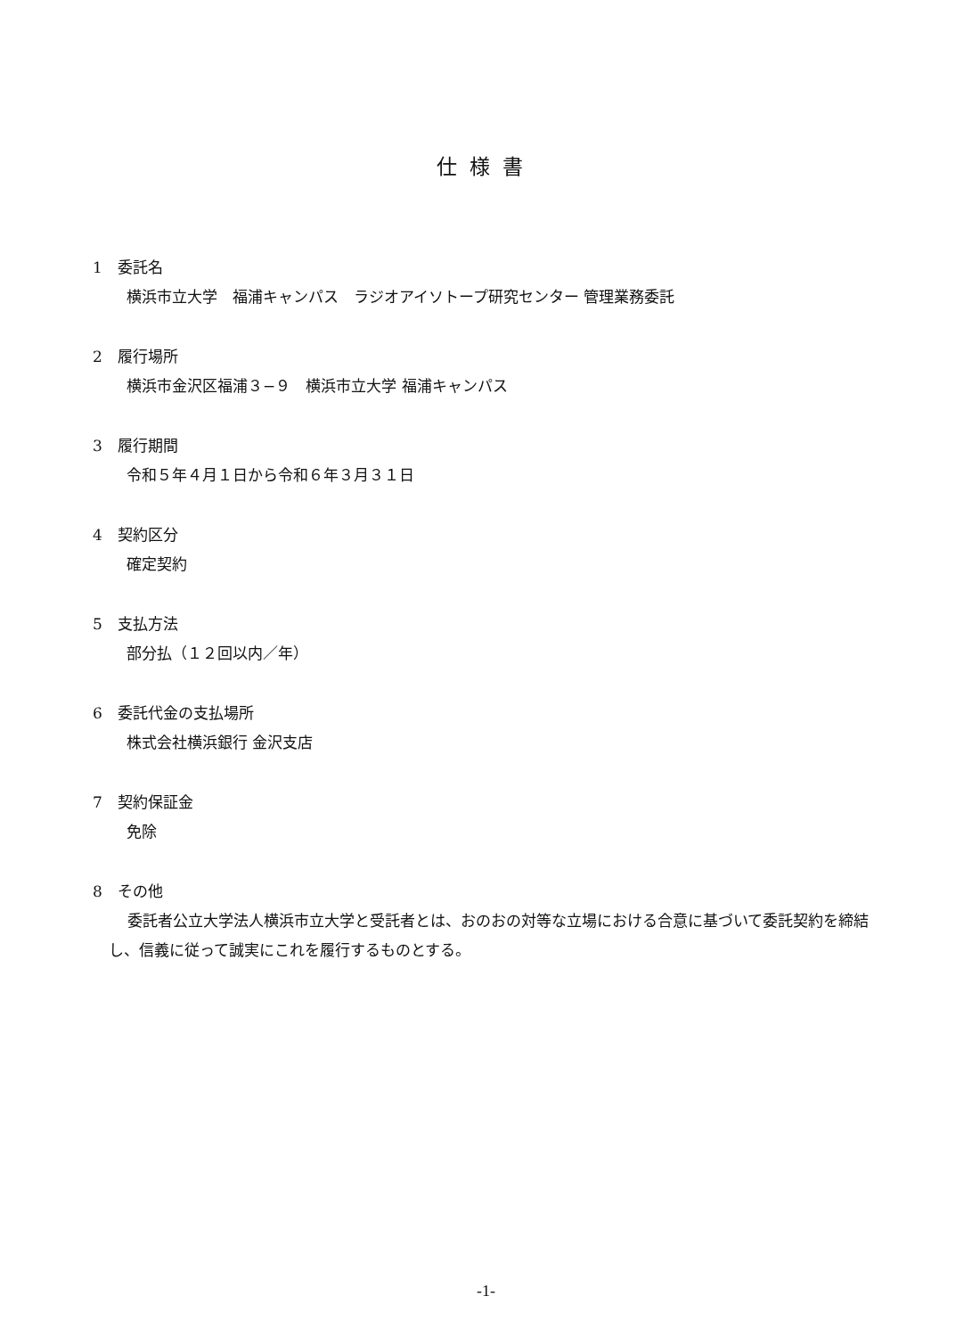仕様書
1　委託名
横浜市立大学　福浦キャンパス　ラジオアイソトープ研究センター 管理業務委託
2　履行場所
横浜市金沢区福浦３−９　横浜市立大学 福浦キャンパス
3　履行期間
令和５年４月１日から令和６年３月３１日
4　契約区分
確定契約
5　支払方法
部分払（１２回以内／年）
6　委託代金の支払場所
株式会社横浜銀行 金沢支店
7　契約保証金
免除
8　その他
委託者公立大学法人横浜市立大学と受託者とは、おのおの対等な立場における合意に基づいて委託契約を締結し、信義に従って誠実にこれを履行するものとする。
-1-